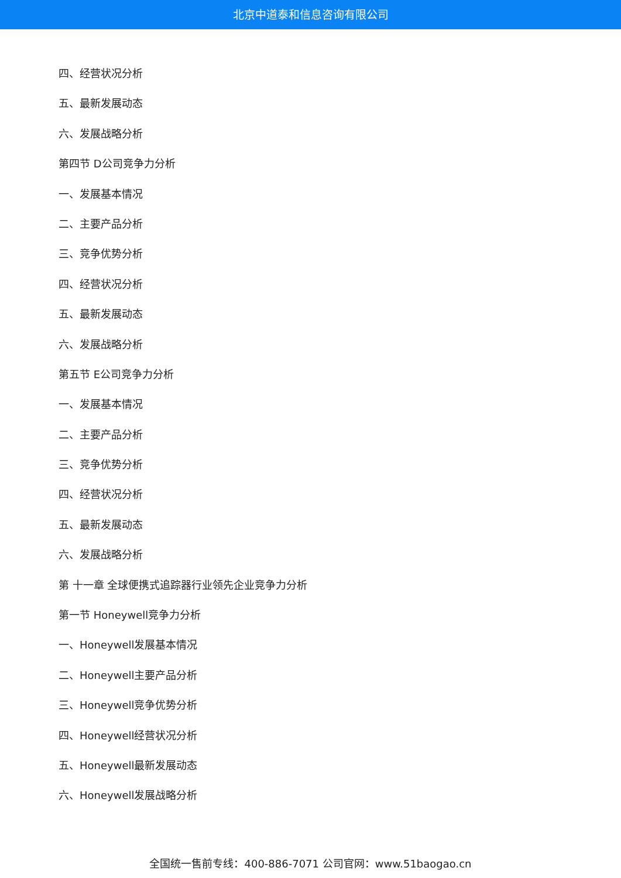北京中道泰和信息咨询有限公司
四、经营状况分析
五、最新发展动态
六、发展战略分析
第四节 D公司竞争力分析
一、发展基本情况
二、主要产品分析
三、竞争优势分析
四、经营状况分析
五、最新发展动态
六、发展战略分析
第五节 E公司竞争力分析
一、发展基本情况
二、主要产品分析
三、竞争优势分析
四、经营状况分析
五、最新发展动态
六、发展战略分析
第 十一章 全球便携式追踪器行业领先企业竞争力分析
第一节 Honeywell竞争力分析
一、Honeywell发展基本情况
二、Honeywell主要产品分析
三、Honeywell竞争优势分析
四、Honeywell经营状况分析
五、Honeywell最新发展动态
六、Honeywell发展战略分析
全国统一售前专线：400-886-7071 公司官网：www.51baogao.cn